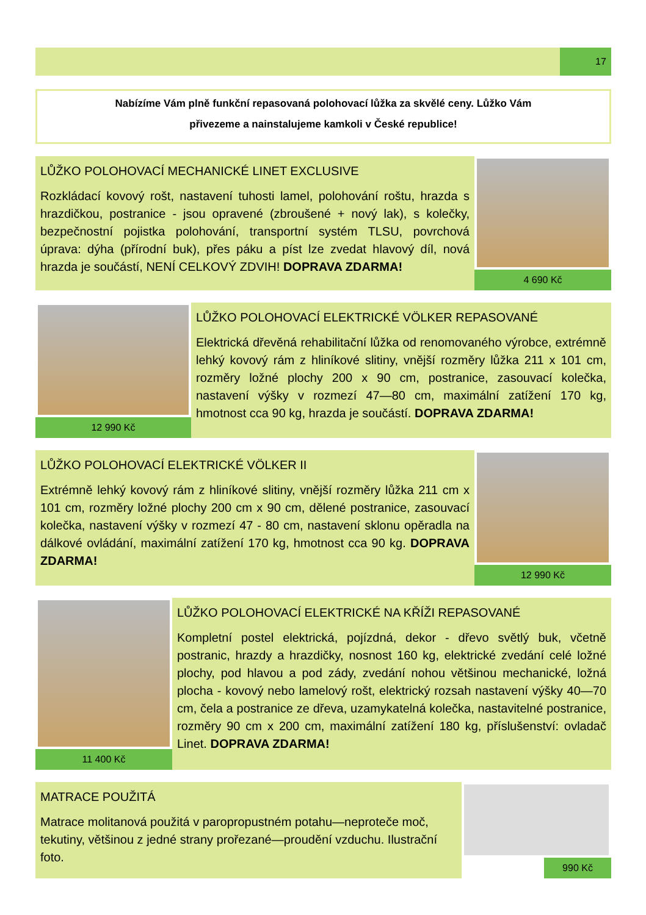17
Nabízíme Vám plně funkční repasovaná polohovací lůžka za skvělé ceny. Lůžko Vám
přivezeme a nainstalujeme kamkoli v České republice!
LŮŽKO POLOHOVACÍ MECHANICKÉ LINET EXCLUSIVE
Rozkládací kovový rošt, nastavení tuhosti lamel, polohování roštu, hrazda s hrazdičkou, postranice - jsou opravené (zbroušené + nový lak), s kolečky, bezpečnostní pojistka polohování, transportní systém TLSU, povrchová úprava: dýha (přírodní buk), přes páku a píst lze zvedat hlavový díl, nová hrazda je součástí, NENÍ CELKOVÝ ZDVIH! DOPRAVA ZDARMA!
4 690 Kč
12 990 Kč
LŮŽKO POLOHOVACÍ ELEKTRICKÉ VÖLKER REPASOVANÉ
Elektrická dřevěná rehabilitační lůžka od renomovaného výrobce, extrémně lehký kovový rám z hliníkové slitiny, vnější rozměry lůžka 211 x 101 cm, rozměry ložné plochy 200 x 90 cm, postranice, zasouvací kolečka, nastavení výšky v rozmezí 47—80 cm, maximální zatížení 170 kg, hmotnost cca 90 kg, hrazda je součástí. DOPRAVA ZDARMA!
LŮŽKO POLOHOVACÍ ELEKTRICKÉ VÖLKER II
Extrémně lehký kovový rám z hliníkové slitiny, vnější rozměry lůžka 211 cm x 101 cm, rozměry ložné plochy 200 cm x 90 cm, dělené postranice, zasouvací kolečka, nastavení výšky v rozmezí 47 - 80 cm, nastavení sklonu opěradla na dálkové ovládání, maximální zatížení 170 kg, hmotnost cca 90 kg. DOPRAVA ZDARMA!
12 990 Kč
11 400 Kč
LŮŽKO POLOHOVACÍ ELEKTRICKÉ NA KŘÍŽI REPASOVANÉ
Kompletní postel elektrická, pojízdná, dekor - dřevo světlý buk, včetně postranic, hrazdy a hrazdičky, nosnost 160 kg, elektrické zvedání celé ložné plochy, pod hlavou a pod zády, zvedání nohou většinou mechanické, ložná plocha - kovový nebo lamelový rošt, elektrický rozsah nastavení výšky 40—70 cm, čela a postranice ze dřeva, uzamykatelná kolečka, nastavitelné postranice, rozměry 90 cm x 200 cm, maximální zatížení 180 kg, příslušenství: ovladač Linet. DOPRAVA ZDARMA!
MATRACE POUŽITÁ
Matrace molitanová použitá v paropropustném potahu—neproteče moč, tekutiny, většinou z jedné strany prořezané—proudění vzduchu. Ilustrační foto.
990 Kč